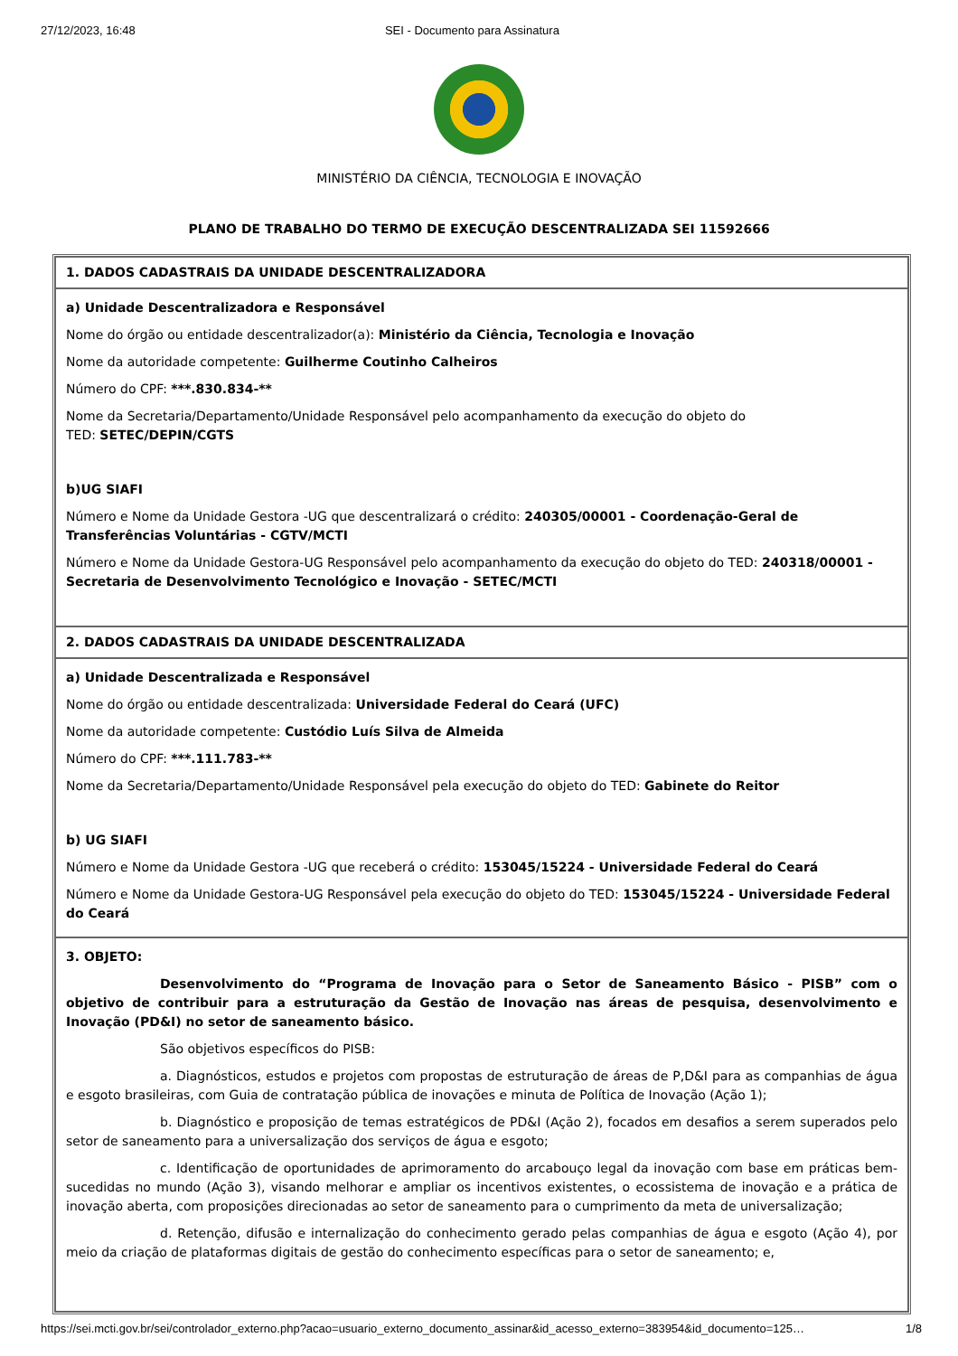27/12/2023, 16:48 SEI - Documento para Assinatura
MINISTÉRIO DA CIÊNCIA, TECNOLOGIA E INOVAÇÃO
PLANO DE TRABALHO DO TERMO DE EXECUÇÃO DESCENTRALIZADA SEI 11592666
| 1. DADOS CADASTRAIS DA UNIDADE DESCENTRALIZADORA |
| a) Unidade Descentralizadora e Responsável Nome do órgão ou entidade descentralizador(a): Ministério da Ciência, Tecnologia e Inovação Nome da autoridade competente: Guilherme Coutinho Calheiros Número do CPF: ***.830.834-** Nome da Secretaria/Departamento/Unidade Responsável pelo acompanhamento da execução do objeto do TED: SETEC/DEPIN/CGTS b)UG SIAFI Número e Nome da Unidade Gestora -UG que descentralizará o crédito: 240305/00001 - Coordenação-Geral de Transferências Voluntárias - CGTV/MCTI Número e Nome da Unidade Gestora-UG Responsável pelo acompanhamento da execução do objeto do TED: 240318/00001 - Secretaria de Desenvolvimento Tecnológico e Inovação - SETEC/MCTI |
| 2. DADOS CADASTRAIS DA UNIDADE DESCENTRALIZADA |
| a) Unidade Descentralizada e Responsável Nome do órgão ou entidade descentralizada: Universidade Federal do Ceará (UFC) Nome da autoridade competente: Custódio Luís Silva de Almeida Número do CPF: ***.111.783-** Nome da Secretaria/Departamento/Unidade Responsável pela execução do objeto do TED: Gabinete do Reitor b) UG SIAFI Número e Nome da Unidade Gestora -UG que receberá o crédito: 153045/15224 - Universidade Federal do Ceará Número e Nome da Unidade Gestora-UG Responsável pela execução do objeto do TED: 153045/15224 - Universidade Federal do Ceará |
| 3. OBJETO: Desenvolvimento do “Programa de Inovação para o Setor de Saneamento Básico - PISB” com o objetivo de contribuir para a estruturação da Gestão de Inovação nas áreas de pesquisa, desenvolvimento e Inovação (PD&I) no setor de saneamento básico. São objetivos específicos do PISB: a. Diagnósticos, estudos e projetos com propostas de estruturação de áreas de P,D&I para as companhias de água e esgoto brasileiras, com Guia de contratação pública de inovações e minuta de Política de Inovação (Ação 1); b. Diagnóstico e proposição de temas estratégicos de PD&I (Ação 2), focados em desafios a serem superados pelo setor de saneamento para a universalização dos serviços de água e esgoto; c. Identificação de oportunidades de aprimoramento do arcabouço legal da inovação com base em práticas bem-sucedidas no mundo (Ação 3), visando melhorar e ampliar os incentivos existentes, o ecossistema de inovação e a prática de inovação aberta, com proposições direcionadas ao setor de saneamento para o cumprimento da meta de universalização; d. Retenção, difusão e internalização do conhecimento gerado pelas companhias de água e esgoto (Ação 4), por meio da criação de plataformas digitais de gestão do conhecimento específicas para o setor de saneamento; e, |
https://sei.mcti.gov.br/sei/controlador_externo.php?acao=usuario_externo_documento_assinar&id_acesso_externo=383954&id_documento=125… 1/8